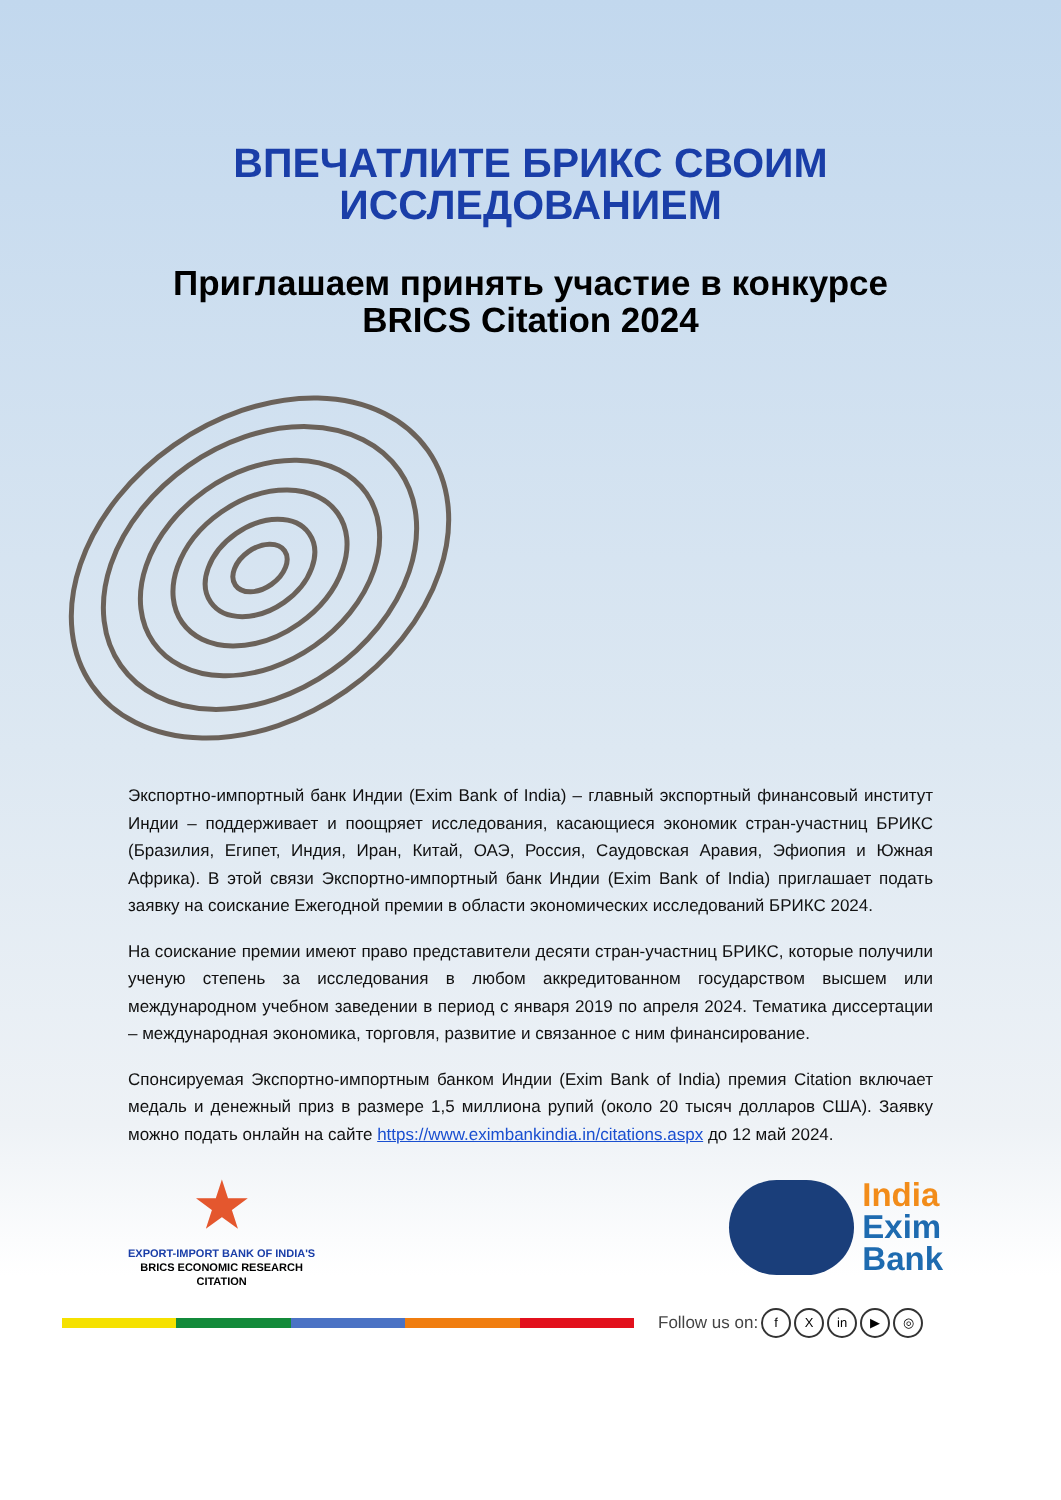ВПЕЧАТЛИТЕ БРИКС СВОИМ
ИССЛЕДОВАНИЕМ
Приглашаем принять участие в конкурсе
BRICS Citation 2024
Экспортно-импортный банк Индии (Exim Bank of India) – главный экспортный финансовый институт Индии – поддерживает и поощряет исследования, касающиеся экономик стран-участниц БРИКС (Бразилия, Египет, Индия, Иран, Китай, ОАЭ, Россия, Саудовская Аравия, Эфиопия и Южная Африка). В этой связи Экспортно-импортный банк Индии (Exim Bank of India) приглашает подать заявку на соискание Ежегодной премии в области экономических исследований БРИКС 2024.
На соискание премии имеют право представители десяти стран-участниц БРИКС, которые получили ученую степень за исследования в любом аккредитованном государством высшем или международном учебном заведении в период с января 2019 по апреля 2024. Тематика диссертации – международная экономика, торговля, развитие и связанное с ним финансирование.
Спонсируемая Экспортно-импортным банком Индии (Exim Bank of India) премия Citation включает медаль и денежный приз в размере 1,5 миллиона рупий (около 20 тысяч долларов США). Заявку можно подать онлайн на сайте https://www.eximbankindia.in/citations.aspx до 12 май 2024.
★
EXPORT-IMPORT BANK OF INDIA'S
BRICS ECONOMIC RESEARCH
CITATION
India
Exim
Bank
Follow us on: f X in ▶ ◎